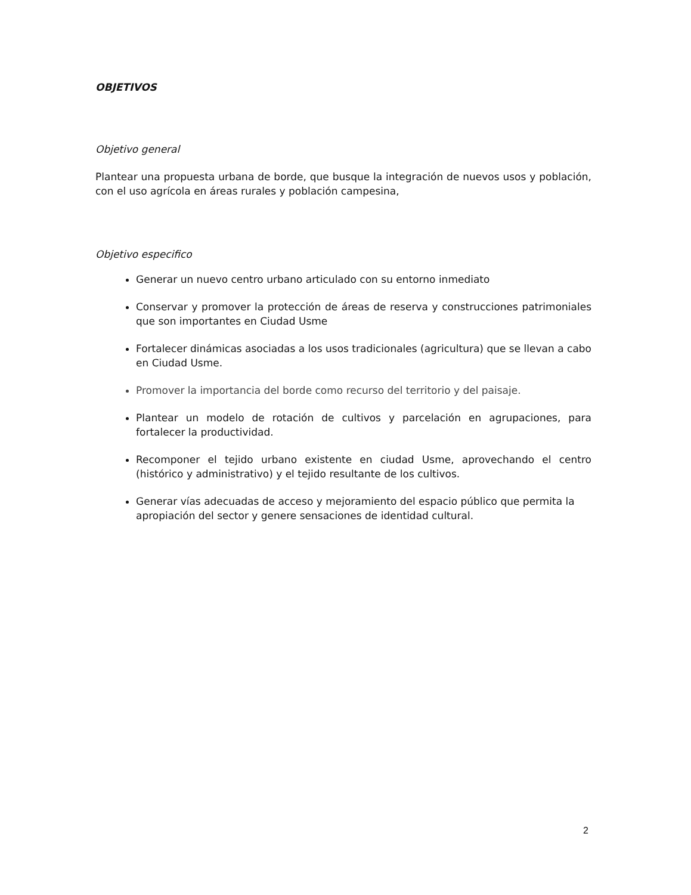OBJETIVOS
Objetivo general
Plantear una propuesta urbana de borde, que busque la integración de nuevos usos y población, con el uso agrícola en áreas rurales y población campesina,
Objetivo especifico
Generar un nuevo centro urbano articulado con su entorno inmediato
Conservar y promover la protección de áreas de reserva y construcciones patrimoniales que son importantes en Ciudad Usme
Fortalecer dinámicas asociadas a los usos tradicionales (agricultura) que se llevan a cabo en Ciudad Usme.
Promover la importancia del borde como recurso del territorio y del paisaje.
Plantear un modelo de rotación de cultivos y parcelación en agrupaciones, para fortalecer la productividad.
Recomponer el tejido urbano existente en ciudad Usme, aprovechando el centro (histórico y administrativo) y el tejido resultante de los cultivos.
Generar vías adecuadas de acceso y mejoramiento del espacio público que permita la apropiación del sector y genere sensaciones de identidad cultural.
2